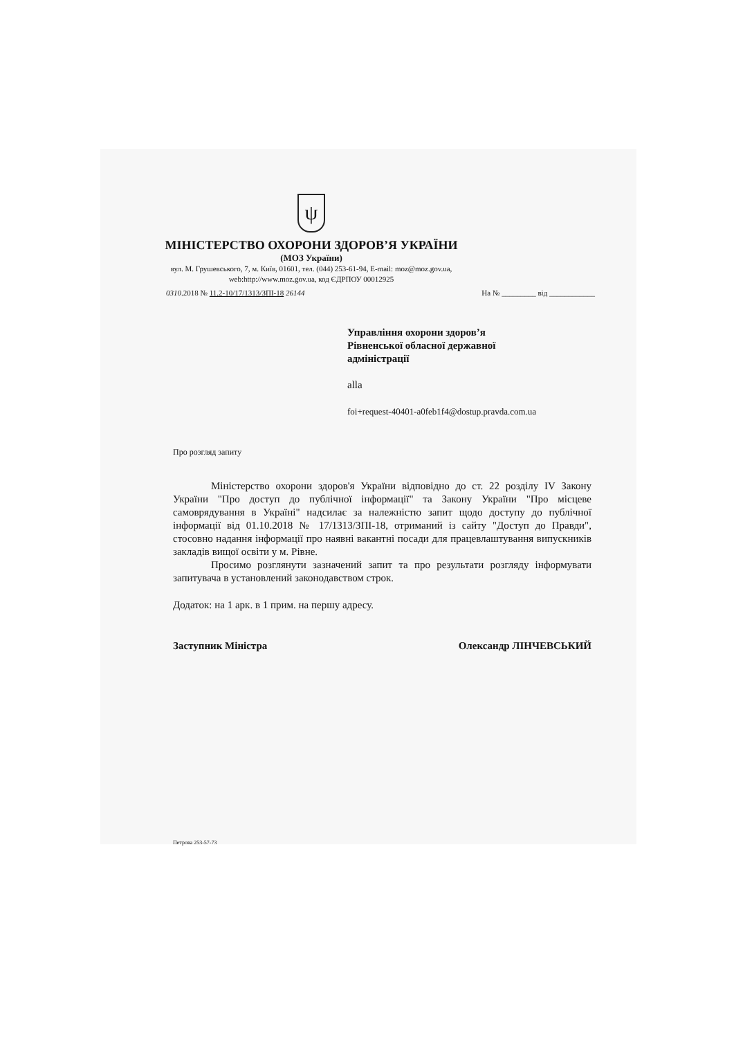ψ
МІНІСТЕРСТВО ОХОРОНИ ЗДОРОВ’Я УКРАЇНИ
(МОЗ України)
вул. М. Грушевського, 7, м. Київ, 01601, тел. (044) 253-61-94, E-mail: moz@moz.gov.ua,
web:http://www.moz.gov.ua, код ЄДРПОУ 00012925
0310.2018 № 11.2-10/17/1313/ЗПІ-18 26144 На № _________ від ____________
Управління охорони здоров’я
Рівненської обласної державної
адміністрації
alla
foi+request-40401-a0feb1f4@dostup.pravda.com.ua
Про розгляд запиту
Міністерство охорони здоров'я України відповідно до ст. 22 розділу IV Закону України "Про доступ до публічної інформації" та Закону України "Про місцеве самоврядування в Україні" надсилає за належністю запит щодо доступу до публічної інформації від 01.10.2018 № 17/1313/ЗПІ-18, отриманий із сайту "Доступ до Правди", стосовно надання інформації про наявні вакантні посади для працевлаштування випускників закладів вищої освіти у м. Рівне.
Просимо розглянути зазначений запит та про результати розгляду інформувати запитувача в установлений законодавством строк.
Додаток: на 1 арк. в 1 прим. на першу адресу.
Заступник Міністра Олександр ЛІНЧЕВСЬКИЙ
Петрова 253-57-73